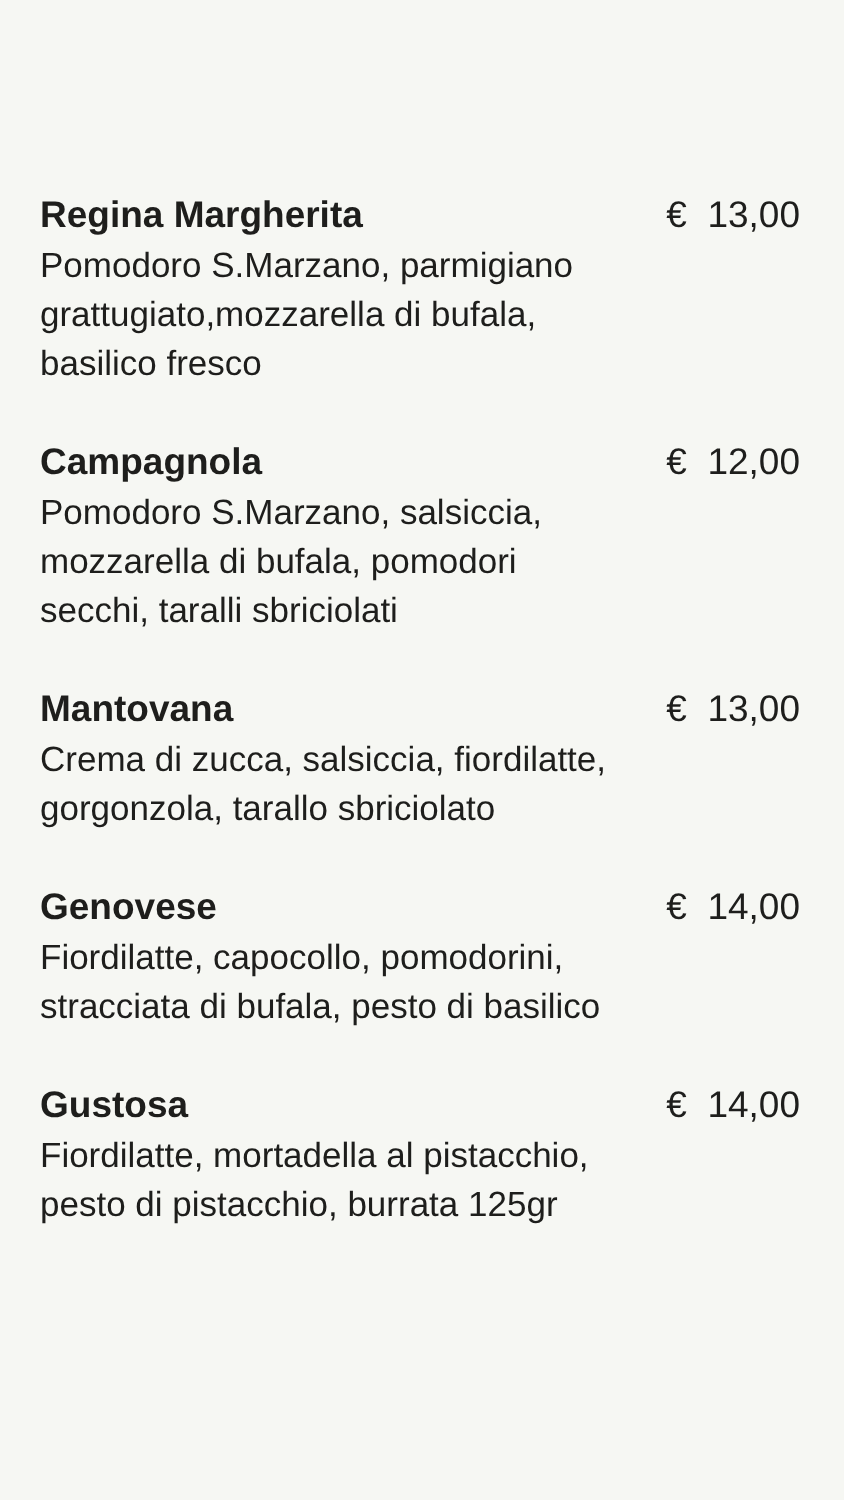Regina Margherita € 13,00
Pomodoro S.Marzano, parmigiano
grattugiato,mozzarella di bufala,
basilico fresco
Campagnola € 12,00
Pomodoro S.Marzano, salsiccia,
mozzarella di bufala, pomodori
secchi, taralli sbriciolati
Mantovana € 13,00
Crema di zucca, salsiccia, fiordilatte,
gorgonzola, tarallo sbriciolato
Genovese € 14,00
Fiordilatte, capocollo, pomodorini,
stracciata di bufala, pesto di basilico
Gustosa € 14,00
Fiordilatte, mortadella al pistacchio,
pesto di pistacchio, burrata 125gr